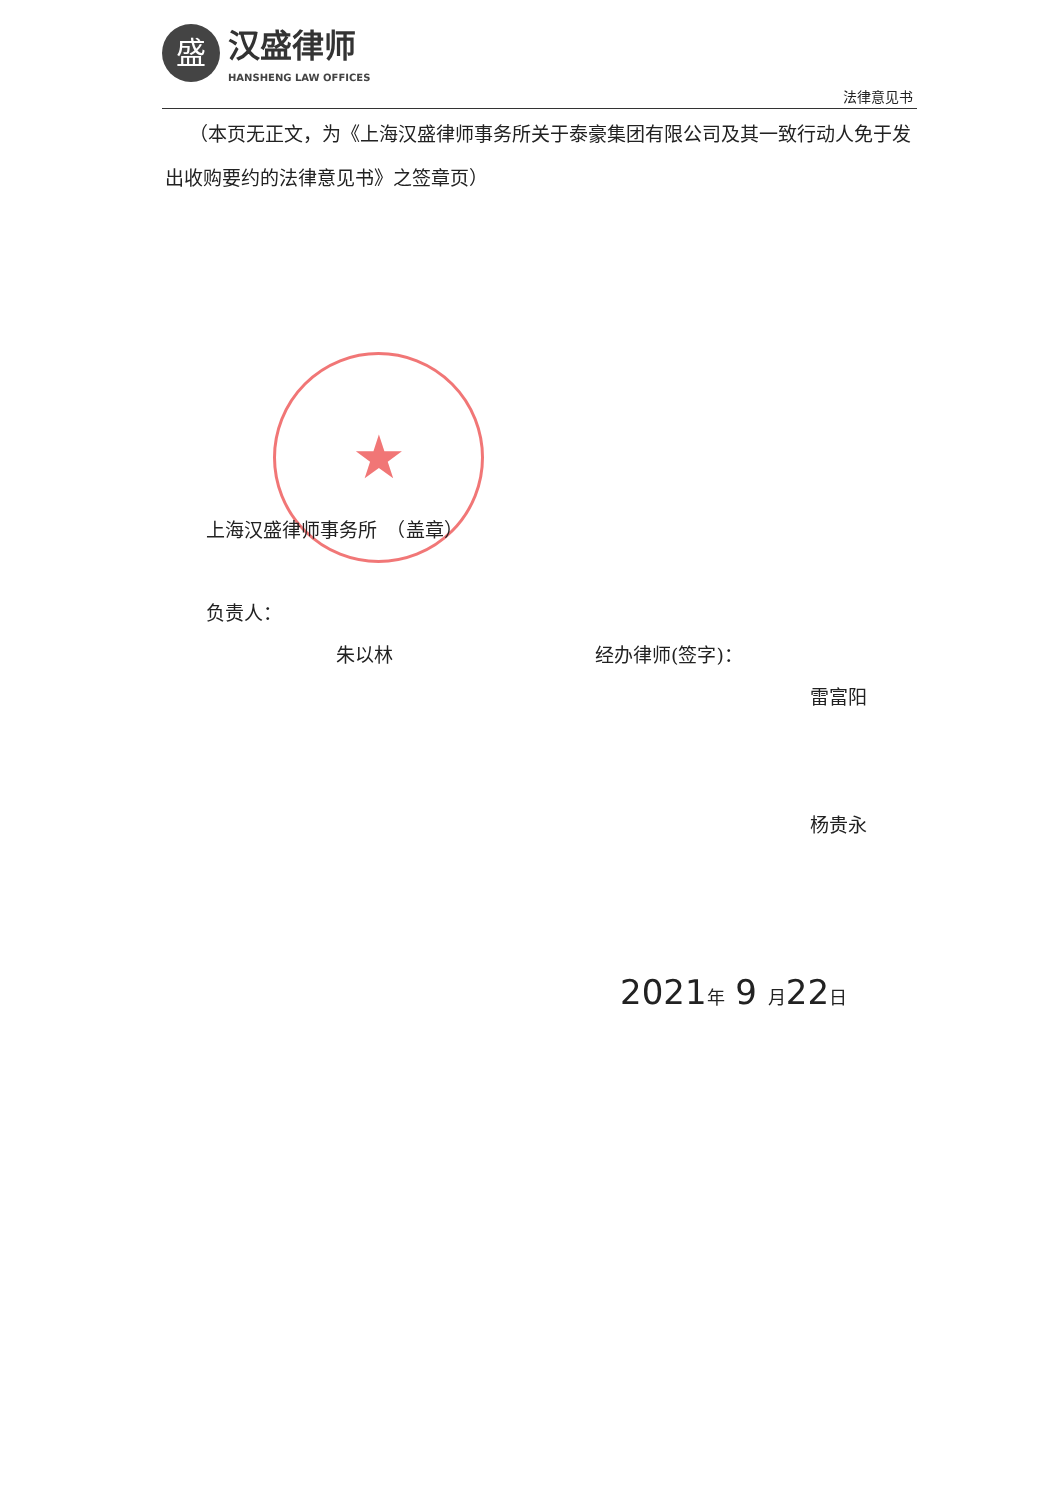盛
汉盛律师
HANSHENG LAW OFFICES
法律意见书
（本页无正文，为《上海汉盛律师事务所关于泰豪集团有限公司及其一致行动人免于发出收购要约的法律意见书》之签章页）
★
上海汉盛律师事务所　（盖章）
负责人：
朱以林 经办律师(签字)：
雷富阳
杨贵永
2021年 9 月22日